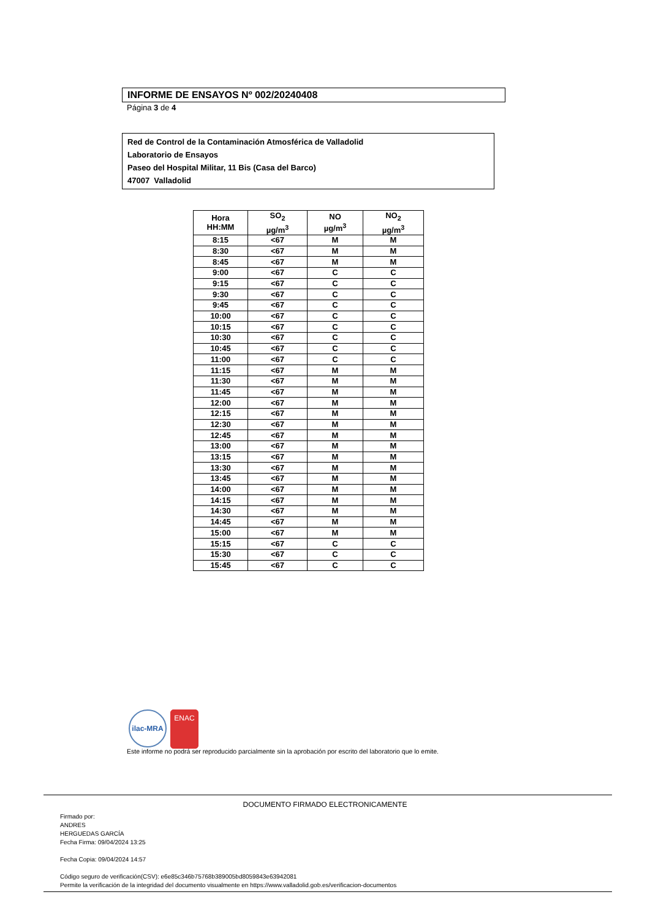INFORME DE ENSAYOS Nº 002/20240408
Página 3 de 4
Red de Control de la Contaminación Atmosférica de Valladolid
Laboratorio de Ensayos
Paseo del Hospital Militar, 11 Bis (Casa del Barco)
47007 Valladolid
| Hora HH:MM | SO<sub>2</sub> µg/m<sup>3</sup> | NO µg/m<sup>3</sup> | NO<sub>2</sub> µg/m<sup>3</sup> |
| --- | --- | --- | --- |
| 8:15 | <67 | M | M |
| 8:30 | <67 | M | M |
| 8:45 | <67 | M | M |
| 9:00 | <67 | C | C |
| 9:15 | <67 | C | C |
| 9:30 | <67 | C | C |
| 9:45 | <67 | C | C |
| 10:00 | <67 | C | C |
| 10:15 | <67 | C | C |
| 10:30 | <67 | C | C |
| 10:45 | <67 | C | C |
| 11:00 | <67 | C | C |
| 11:15 | <67 | M | M |
| 11:30 | <67 | M | M |
| 11:45 | <67 | M | M |
| 12:00 | <67 | M | M |
| 12:15 | <67 | M | M |
| 12:30 | <67 | M | M |
| 12:45 | <67 | M | M |
| 13:00 | <67 | M | M |
| 13:15 | <67 | M | M |
| 13:30 | <67 | M | M |
| 13:45 | <67 | M | M |
| 14:00 | <67 | M | M |
| 14:15 | <67 | M | M |
| 14:30 | <67 | M | M |
| 14:45 | <67 | M | M |
| 15:00 | <67 | M | M |
| 15:15 | <67 | C | C |
| 15:30 | <67 | C | C |
| 15:45 | <67 | C | C |
ilac-MRA
ENAC
Este informe no podrá ser reproducido parcialmente sin la aprobación por escrito del laboratorio que lo emite.
DOCUMENTO FIRMADO ELECTRONICAMENTE
Firmado por:
ANDRES
HERGUEDAS GARCÍA
Fecha Firma: 09/04/2024 13:25
Fecha Copia: 09/04/2024 14:57
Código seguro de verificación(CSV): e6e85c346b75768b389005bd8059843e63942081
Permite la verificación de la integridad del documento visualmente en https://www.valladolid.gob.es/verificacion-documentos